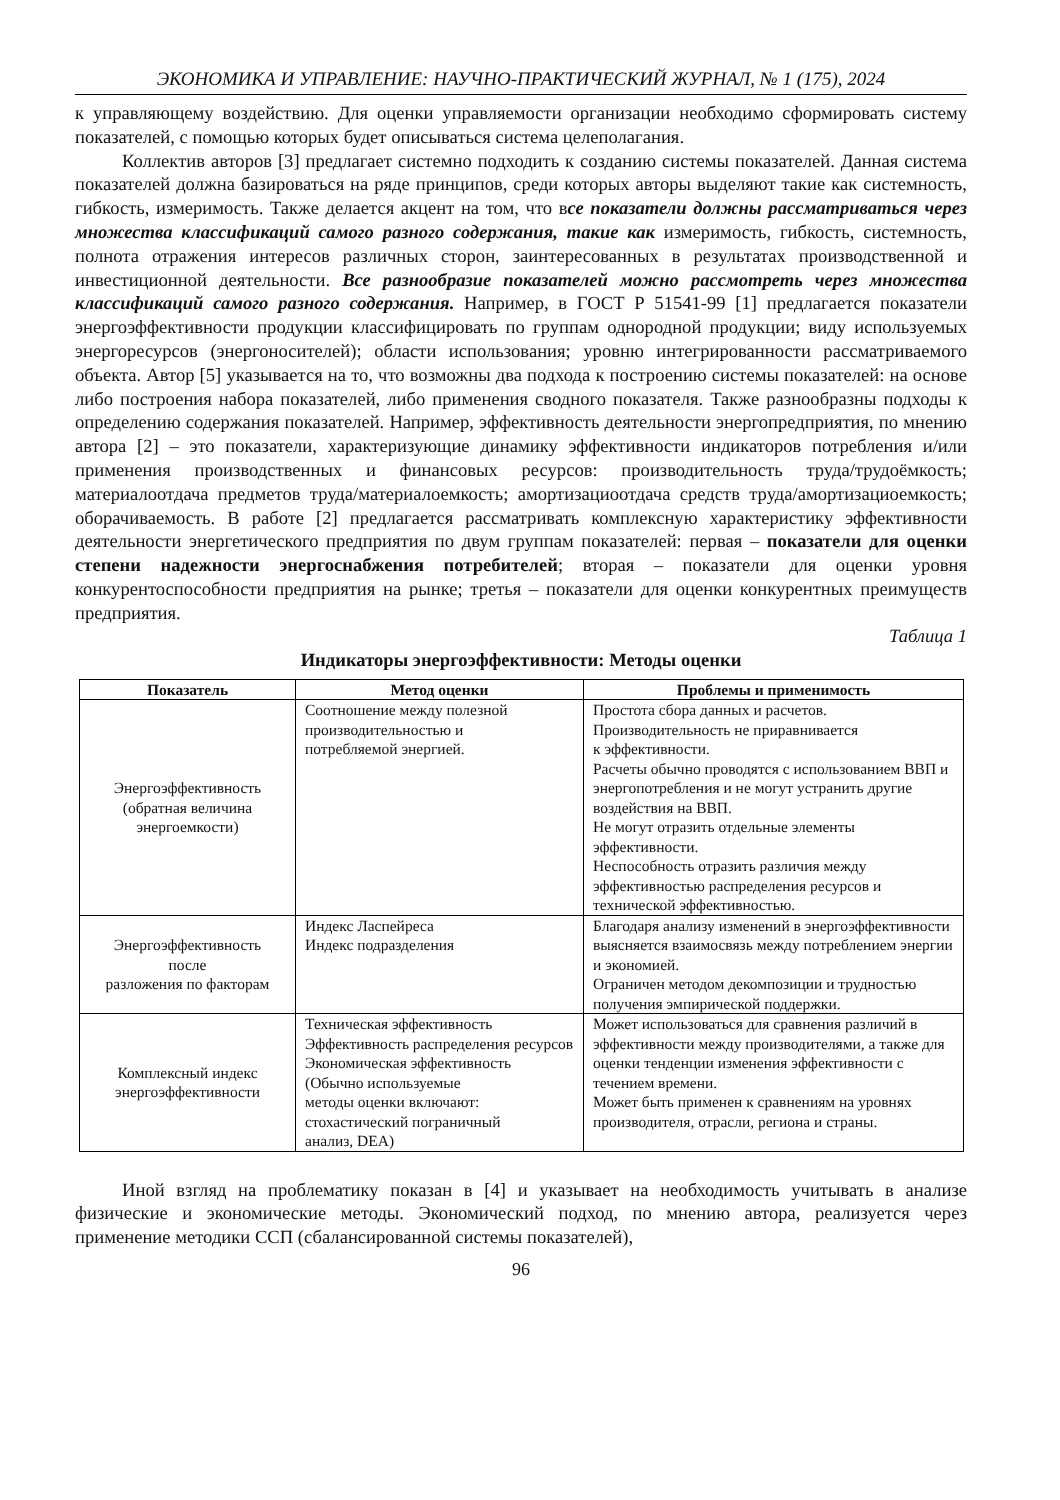ЭКОНОМИКА И УПРАВЛЕНИЕ: НАУЧНО-ПРАКТИЧЕСКИЙ ЖУРНАЛ, № 1 (175), 2024
к управляющему воздействию. Для оценки управляемости организации необходимо сформировать систему показателей, с помощью которых будет описываться система целеполагания.
Коллектив авторов [3] предлагает системно подходить к созданию системы показателей. Данная система показателей должна базироваться на ряде принципов, среди которых авторы выделяют такие как системность, гибкость, измеримость. Также делается акцент на том, что все показатели должны рассматриваться через множества классификаций самого разного содержания, такие как измеримость, гибкость, системность, полнота отражения интересов различных сторон, заинтересованных в результатах производственной и инвестиционной деятельности. Все разнообразие показателей можно рассмотреть через множества классификаций самого разного содержания. Например, в ГОСТ Р 51541-99 [1] предлагается показатели энергоэффективности продукции классифицировать по группам однородной продукции; виду используемых энергоресурсов (энергоносителей); области использования; уровню интегрированности рассматриваемого объекта. Автор [5] указывается на то, что возможны два подхода к построению системы показателей: на основе либо построения набора показателей, либо применения сводного показателя. Также разнообразны подходы к определению содержания показателей. Например, эффективность деятельности энергопредприятия, по мнению автора [2] – это показатели, характеризующие динамику эффективности индикаторов потребления и/или применения производственных и финансовых ресурсов: производительность труда/трудоёмкость; материалоотдача предметов труда/материалоемкость; амортизациоотдача средств труда/амортизациоемкость; оборачиваемость. В работе [2] предлагается рассматривать комплексную характеристику эффективности деятельности энергетического предприятия по двум группам показателей: первая – показатели для оценки степени надежности энергоснабжения потребителей; вторая – показатели для оценки уровня конкурентоспособности предприятия на рынке; третья – показатели для оценки конкурентных преимуществ предприятия.
Таблица 1
Индикаторы энергоэффективности: Методы оценки
| Показатель | Метод оценки | Проблемы и применимость |
| --- | --- | --- |
| Энергоэффективность (обратная величина энергоемкости) | Соотношение между полезной производительностью и потребляемой энергией. | Простота сбора данных и расчетов. Производительность не приравнивается к эффективности. Расчеты обычно проводятся с использованием ВВП и энергопотребления и не могут устранить другие воздействия на ВВП. Не могут отразить отдельные элементы эффективности. Неспособность отразить различия между эффективностью распределения ресурсов и технической эффективностью. |
| Энергоэффективность после разложения по факторам | Индекс Ласпейреса Индекс подразделения | Благодаря анализу изменений в энергоэффективности выясняется взаимосвязь между потреблением энергии и экономией. Ограничен методом декомпозиции и трудностью получения эмпирической поддержки. |
| Комплексный индекс энергоэффективности | Техническая эффективность Эффективность распределения ресурсов Экономическая эффективность (Обычно используемые методы оценки включают: стохастический пограничный анализ, DEA) | Может использоваться для сравнения различий в эффективности между производителями, а также для оценки тенденции изменения эффективности с течением времени. Может быть применен к сравнениям на уровнях производителя, отрасли, региона и страны. |
Иной взгляд на проблематику показан в [4] и указывает на необходимость учитывать в анализе физические и экономические методы. Экономический подход, по мнению автора, реализуется через применение методики ССП (сбалансированной системы показателей),
96